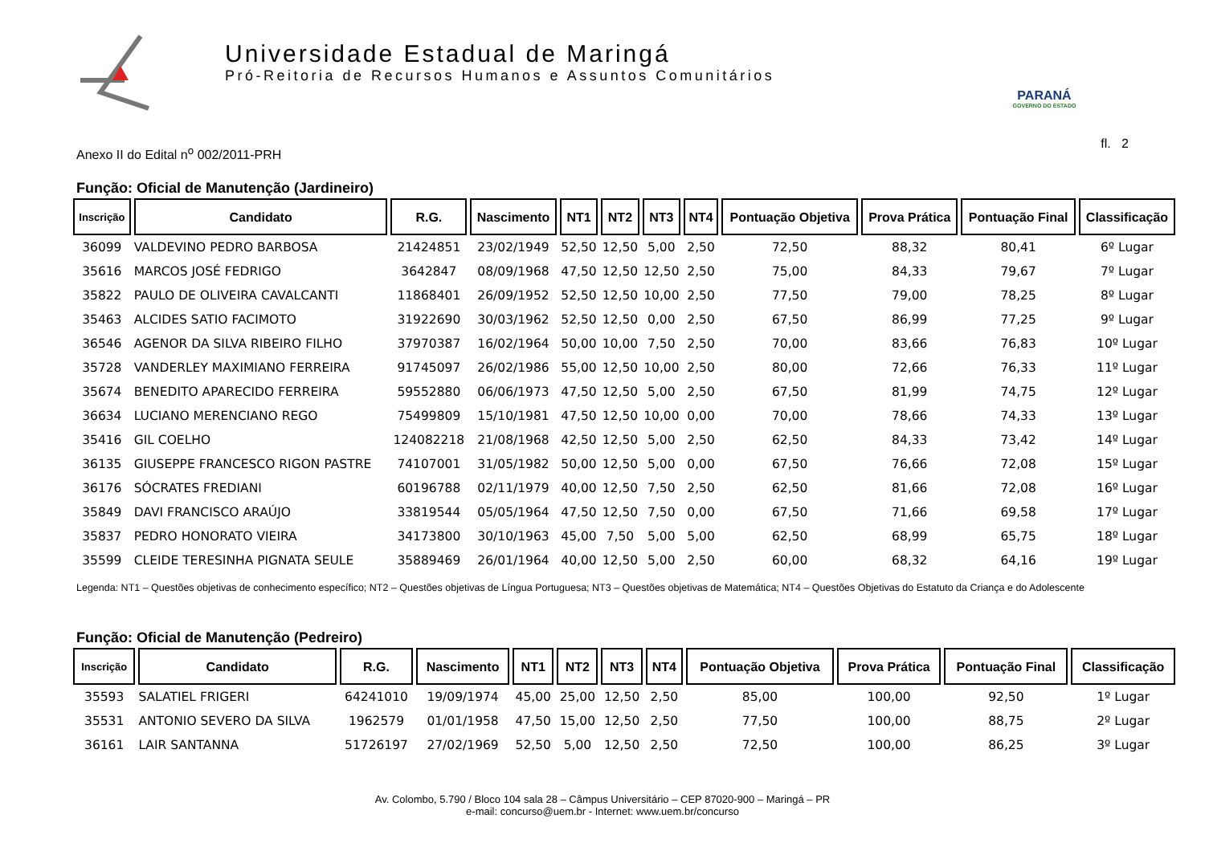Universidade Estadual de Maringá
Pró-Reitoria de Recursos Humanos e Assuntos Comunitários
PARANÁ
GOVERNO DO ESTADO
Anexo II do Edital n<sup>o</sup> 002/2011-PRH fl. 2
Função: Oficial de Manutenção (Jardineiro)
| Inscrição | Candidato | R.G. | Nascimento | NT1 | NT2 | NT3 | NT4 | Pontuação Objetiva | Prova Prática | Pontuação Final | Classificação |
| --- | --- | --- | --- | --- | --- | --- | --- | --- | --- | --- | --- |
| 36099 | VALDEVINO PEDRO BARBOSA | 21424851 | 23/02/1949 | 52,50 | 12,50 | 5,00 | 2,50 | 72,50 | 88,32 | 80,41 | 6º Lugar |
| 35616 | MARCOS JOSÉ FEDRIGO | 3642847 | 08/09/1968 | 47,50 | 12,50 | 12,50 | 2,50 | 75,00 | 84,33 | 79,67 | 7º Lugar |
| 35822 | PAULO DE OLIVEIRA CAVALCANTI | 11868401 | 26/09/1952 | 52,50 | 12,50 | 10,00 | 2,50 | 77,50 | 79,00 | 78,25 | 8º Lugar |
| 35463 | ALCIDES SATIO FACIMOTO | 31922690 | 30/03/1962 | 52,50 | 12,50 | 0,00 | 2,50 | 67,50 | 86,99 | 77,25 | 9º Lugar |
| 36546 | AGENOR DA SILVA RIBEIRO FILHO | 37970387 | 16/02/1964 | 50,00 | 10,00 | 7,50 | 2,50 | 70,00 | 83,66 | 76,83 | 10º Lugar |
| 35728 | VANDERLEY MAXIMIANO FERREIRA | 91745097 | 26/02/1986 | 55,00 | 12,50 | 10,00 | 2,50 | 80,00 | 72,66 | 76,33 | 11º Lugar |
| 35674 | BENEDITO APARECIDO FERREIRA | 59552880 | 06/06/1973 | 47,50 | 12,50 | 5,00 | 2,50 | 67,50 | 81,99 | 74,75 | 12º Lugar |
| 36634 | LUCIANO MERENCIANO REGO | 75499809 | 15/10/1981 | 47,50 | 12,50 | 10,00 | 0,00 | 70,00 | 78,66 | 74,33 | 13º Lugar |
| 35416 | GIL COELHO | 124082218 | 21/08/1968 | 42,50 | 12,50 | 5,00 | 2,50 | 62,50 | 84,33 | 73,42 | 14º Lugar |
| 36135 | GIUSEPPE FRANCESCO RIGON PASTRE | 74107001 | 31/05/1982 | 50,00 | 12,50 | 5,00 | 0,00 | 67,50 | 76,66 | 72,08 | 15º Lugar |
| 36176 | SÓCRATES FREDIANI | 60196788 | 02/11/1979 | 40,00 | 12,50 | 7,50 | 2,50 | 62,50 | 81,66 | 72,08 | 16º Lugar |
| 35849 | DAVI FRANCISCO ARAÚJO | 33819544 | 05/05/1964 | 47,50 | 12,50 | 7,50 | 0,00 | 67,50 | 71,66 | 69,58 | 17º Lugar |
| 35837 | PEDRO HONORATO VIEIRA | 34173800 | 30/10/1963 | 45,00 | 7,50 | 5,00 | 5,00 | 62,50 | 68,99 | 65,75 | 18º Lugar |
| 35599 | CLEIDE TERESINHA PIGNATA SEULE | 35889469 | 26/01/1964 | 40,00 | 12,50 | 5,00 | 2,50 | 60,00 | 68,32 | 64,16 | 19º Lugar |
Legenda: NT1 – Questões objetivas de conhecimento específico; NT2 – Questões objetivas de Língua Portuguesa; NT3 – Questões objetivas de Matemática; NT4 – Questões Objetivas do Estatuto da Criança e do Adolescente
Função: Oficial de Manutenção (Pedreiro)
| Inscrição | Candidato | R.G. | Nascimento | NT1 | NT2 | NT3 | NT4 | Pontuação Objetiva | Prova Prática | Pontuação Final | Classificação |
| --- | --- | --- | --- | --- | --- | --- | --- | --- | --- | --- | --- |
| 35593 | SALATIEL FRIGERI | 64241010 | 19/09/1974 | 45,00 | 25,00 | 12,50 | 2,50 | 85,00 | 100,00 | 92,50 | 1º Lugar |
| 35531 | ANTONIO SEVERO DA SILVA | 1962579 | 01/01/1958 | 47,50 | 15,00 | 12,50 | 2,50 | 77,50 | 100,00 | 88,75 | 2º Lugar |
| 36161 | LAIR SANTANNA | 51726197 | 27/02/1969 | 52,50 | 5,00 | 12,50 | 2,50 | 72,50 | 100,00 | 86,25 | 3º Lugar |
Av. Colombo, 5.790 / Bloco 104 sala 28 – Câmpus Universitário – CEP 87020-900 – Maringá – PR
e-mail: concurso@uem.br - Internet: www.uem.br/concurso